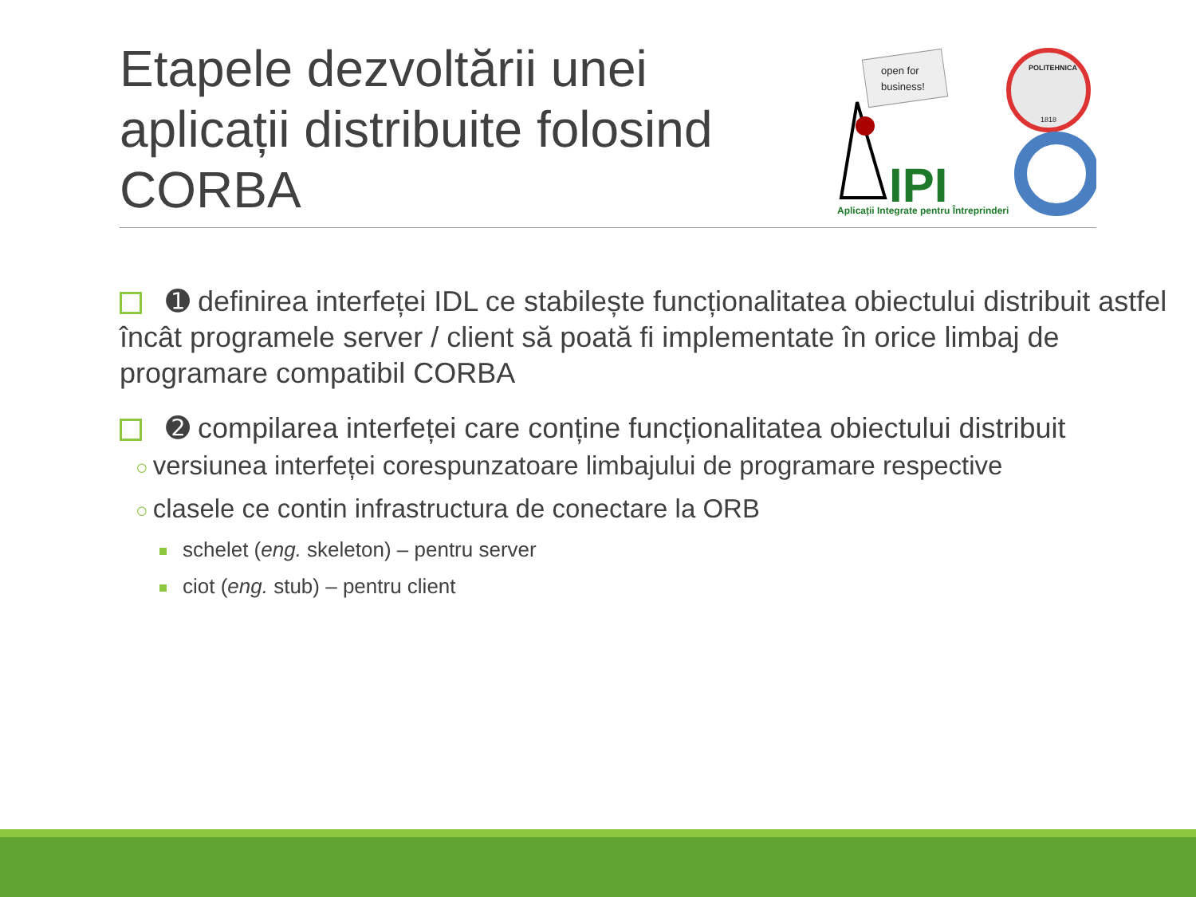Etapele dezvoltării unei aplicații distribuite folosind CORBA
open for
business!
IPI
Aplicații Integrate pentru Întreprinderi
POLITEHNICA
1818
➊ definirea interfeței IDL ce stabilește funcționalitatea obiectului distribuit astfel încât programele server / client să poată fi implementate în orice limbaj de programare compatibil CORBA
➋ compilarea interfeței care conține funcționalitatea obiectului distribuit
○ versiunea interfeței corespunzatoare limbajului de programare respective
○ clasele ce contin infrastructura de conectare la ORB
schelet (eng. skeleton) – pentru server
ciot (eng. stub) – pentru client